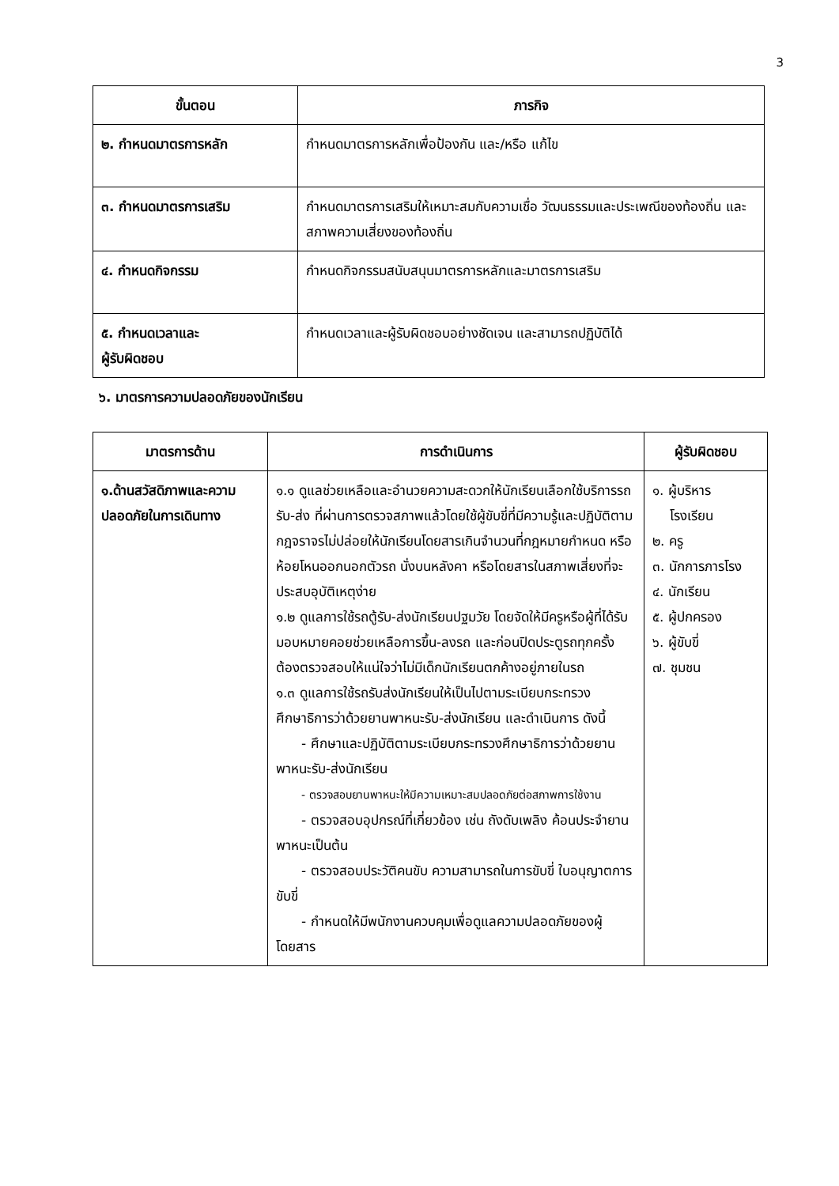3
| ขั้นตอน | ภารกิจ |
| --- | --- |
| ๒. กำหนดมาตรการหลัก | กำหนดมาตรการหลักเพื่อป้องกัน และ/หรือ แก้ไข |
| ๓. กำหนดมาตรการเสริม | กำหนดมาตรการเสริมให้เหมาะสมกับความเชื่อ วัฒนธรรมและประเพณีของท้องถิ่น และสภาพความเสี่ยงของท้องถิ่น |
| ๔. กำหนดกิจกรรม | กำหนดกิจกรรมสนับสนุนมาตรการหลักและมาตรการเสริม |
| ๕. กำหนดเวลาและ ผู้รับผิดชอบ | กำหนดเวลาและผู้รับผิดชอบอย่างชัดเจน และสามารถปฏิบัติได้ |
๖. มาตรการความปลอดภัยของนักเรียน
| มาตรการด้าน | การดำเนินการ | ผู้รับผิดชอบ |
| --- | --- | --- |
| ๑.ด้านสวัสดิภาพและความปลอดภัยในการเดินทาง | ๑.๑ ดูแลช่วยเหลือและอำนวยความสะดวกให้นักเรียนเลือกใช้บริการรถรับ-ส่ง ที่ผ่านการตรวจสภาพแล้วโดยใช้ผู้ขับขี่ที่มีความรู้และปฏิบัติตามกฎจราจรไม่ปล่อยให้นักเรียนโดยสารเกินจำนวนที่กฎหมายกำหนด หรือห้อยโหนออกนอกตัวรถ นั่งบนหลังคา หรือโดยสารในสภาพเสี่ยงที่จะประสบอุบัติเหตุง่าย ๑.๒ ดูแลการใช้รถตู้รับ-ส่งนักเรียนปฐมวัย โดยจัดให้มีครูหรือผู้ที่ได้รับมอบหมายคอยช่วยเหลือการขึ้น-ลงรถ และก่อนปิดประตูรถทุกครั้งต้องตรวจสอบให้แน่ใจว่าไม่มีเด็กนักเรียนตกค้างอยู่ภายในรถ ๑.๓ ดูแลการใช้รถรับส่งนักเรียนให้เป็นไปตามระเบียบกระทรวงศึกษาธิการว่าด้วยยานพาหนะรับ-ส่งนักเรียน และดำเนินการ ดังนี้ - ศึกษาและปฏิบัติตามระเบียบกระทรวงศึกษาธิการว่าด้วยยานพาหนะรับ-ส่งนักเรียน - ตรวจสอบยานพาหนะให้มีความเหมาะสมปลอดภัยต่อสภาพการใช้งาน - ตรวจสอบอุปกรณ์ที่เกี่ยวข้อง เช่น ถังดับเพลิง ค้อนประจำยานพาหนะเป็นต้น - ตรวจสอบประวัติคนขับ ความสามารถในการขับขี่ ใบอนุญาตการขับขี่ - กำหนดให้มีพนักงานควบคุมเพื่อดูแลความปลอดภัยของผู้โดยสาร | ๑. ผู้บริหาร โรงเรียน ๒. ครู ๓. นักการภารโรง ๔. นักเรียน ๕. ผู้ปกครอง ๖. ผู้ขับขี่ ๗. ชุมชน |